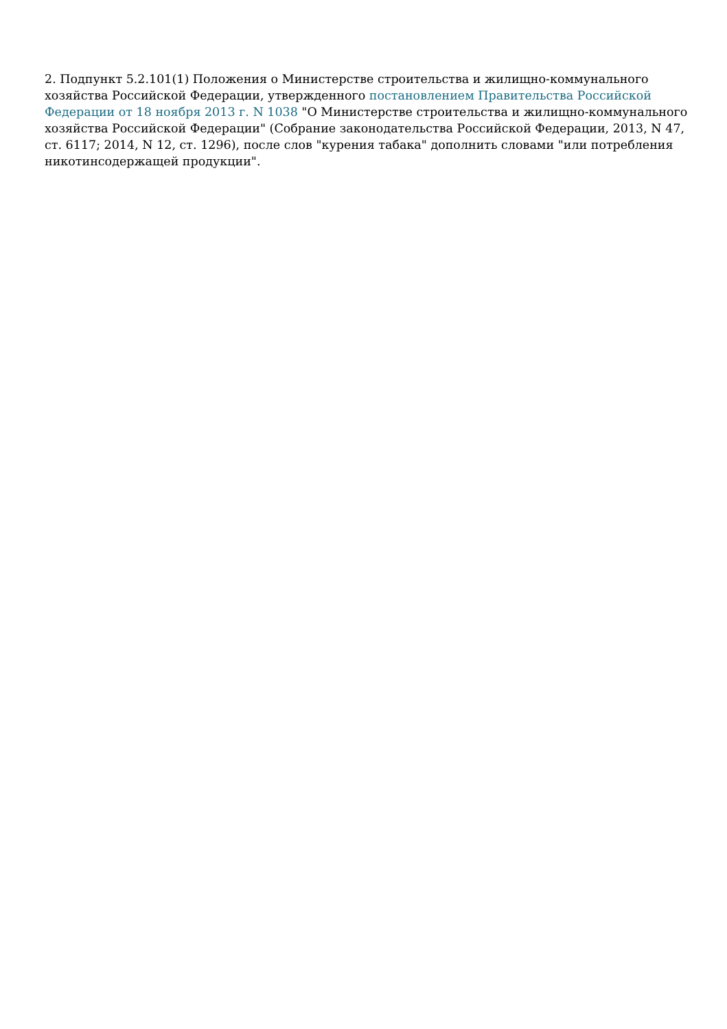2. Подпункт 5.2.101(1) Положения о Министерстве строительства и жилищно-коммунального хозяйства Российской Федерации, утвержденного постановлением Правительства Российской Федерации от 18 ноября 2013 г. N 1038 "О Министерстве строительства и жилищно-коммунального хозяйства Российской Федерации" (Собрание законодательства Российской Федерации, 2013, N 47, ст. 6117; 2014, N 12, ст. 1296), после слов "курения табака" дополнить словами "или потребления никотинсодержащей продукции".